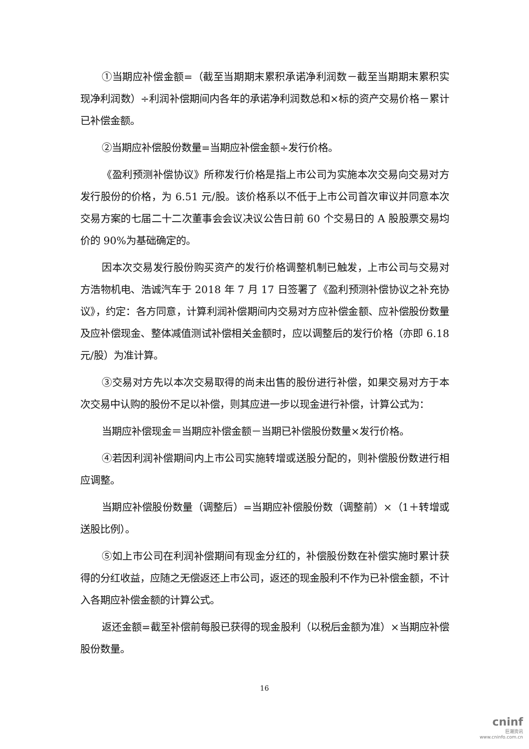①当期应补偿金额=（截至当期期末累积承诺净利润数－截至当期期末累积实现净利润数）÷利润补偿期间内各年的承诺净利润数总和×标的资产交易价格－累计已补偿金额。
②当期应补偿股份数量=当期应补偿金额÷发行价格。
《盈利预测补偿协议》所称发行价格是指上市公司为实施本次交易向交易对方发行股份的价格，为 6.51 元/股。该价格系以不低于上市公司首次审议并同意本次交易方案的七届二十二次董事会会议决议公告日前 60 个交易日的 A 股股票交易均价的 90%为基础确定的。
因本次交易发行股份购买资产的发行价格调整机制已触发，上市公司与交易对方浩物机电、浩诚汽车于 2018 年 7 月 17 日签署了《盈利预测补偿协议之补充协议》，约定：各方同意，计算利润补偿期间内交易对方应补偿金额、应补偿股份数量及应补偿现金、整体减值测试补偿相关金额时，应以调整后的发行价格（亦即 6.18 元/股）为准计算。
③交易对方先以本次交易取得的尚未出售的股份进行补偿，如果交易对方于本次交易中认购的股份不足以补偿，则其应进一步以现金进行补偿，计算公式为：
当期应补偿现金＝当期应补偿金额－当期已补偿股份数量×发行价格。
④若因利润补偿期间内上市公司实施转增或送股分配的，则补偿股份数进行相应调整。
当期应补偿股份数量（调整后）=当期应补偿股份数（调整前）×（1＋转增或送股比例）。
⑤如上市公司在利润补偿期间有现金分红的，补偿股份数在补偿实施时累计获得的分红收益，应随之无偿返还上市公司，返还的现金股利不作为已补偿金额，不计入各期应补偿金额的计算公式。
返还金额=截至补偿前每股已获得的现金股利（以税后金额为准）×当期应补偿股份数量。
16
cninf
巨潮资讯
www.cninfo.com.cn